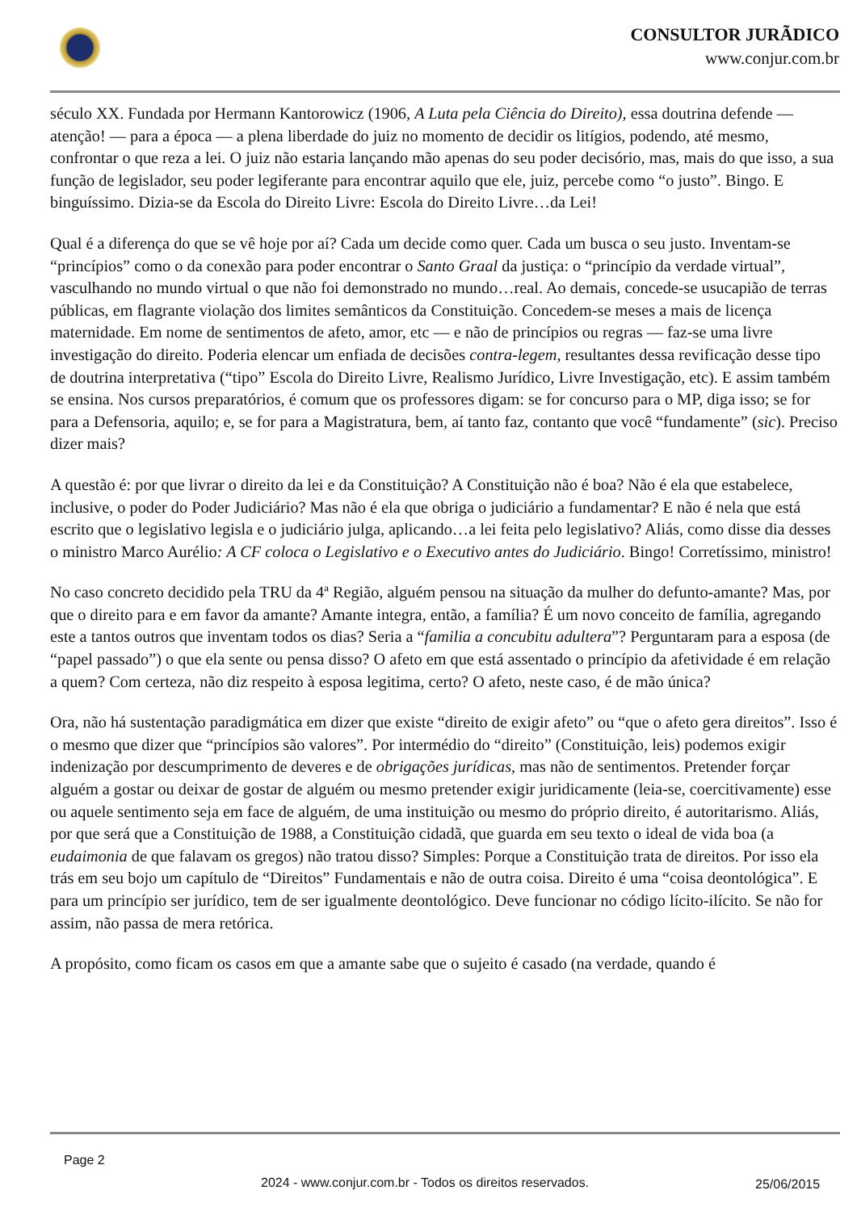CONSULTOR JURÃDICO
www.conjur.com.br
século XX. Fundada por Hermann Kantorowicz (1906, A Luta pela Ciência do Direito), essa doutrina defende — atenção! — para a época — a plena liberdade do juiz no momento de decidir os litígios, podendo, até mesmo, confrontar o que reza a lei. O juiz não estaria lançando mão apenas do seu poder decisório, mas, mais do que isso, a sua função de legislador, seu poder legiferante para encontrar aquilo que ele, juiz, percebe como “o justo”. Bingo. E binguíssimo. Dizia-se da Escola do Direito Livre: Escola do Direito Livre…da Lei!
Qual é a diferença do que se vê hoje por aí? Cada um decide como quer. Cada um busca o seu justo. Inventam-se “princípios” como o da conexão para poder encontrar o Santo Graal da justiça: o “princípio da verdade virtual”, vasculhando no mundo virtual o que não foi demonstrado no mundo…real. Ao demais, concede-se usucapião de terras públicas, em flagrante violação dos limites semânticos da Constituição. Concedem-se meses a mais de licença maternidade. Em nome de sentimentos de afeto, amor, etc — e não de princípios ou regras — faz-se uma livre investigação do direito. Poderia elencar um enfiada de decisões contra-legem, resultantes dessa revificação desse tipo de doutrina interpretativa (“tipo” Escola do Direito Livre, Realismo Jurídico, Livre Investigação, etc). E assim também se ensina. Nos cursos preparatórios, é comum que os professores digam: se for concurso para o MP, diga isso; se for para a Defensoria, aquilo; e, se for para a Magistratura, bem, aí tanto faz, contanto que você “fundamente” (sic). Preciso dizer mais?
A questão é: por que livrar o direito da lei e da Constituição? A Constituição não é boa? Não é ela que estabelece, inclusive, o poder do Poder Judiciário? Mas não é ela que obriga o judiciário a fundamentar? E não é nela que está escrito que o legislativo legisla e o judiciário julga, aplicando…a lei feita pelo legislativo? Aliás, como disse dia desses o ministro Marco Aurélio: A CF coloca o Legislativo e o Executivo antes do Judiciário. Bingo! Corretíssimo, ministro!
No caso concreto decidido pela TRU da 4ª Região, alguém pensou na situação da mulher do defunto-amante? Mas, por que o direito para e em favor da amante? Amante integra, então, a família? É um novo conceito de família, agregando este a tantos outros que inventam todos os dias? Seria a “familia a concubitu adultera”? Perguntaram para a esposa (de “papel passado”) o que ela sente ou pensa disso? O afeto em que está assentado o princípio da afetividade é em relação a quem? Com certeza, não diz respeito à esposa legitima, certo? O afeto, neste caso, é de mão única?
Ora, não há sustentação paradigmática em dizer que existe “direito de exigir afeto” ou “que o afeto gera direitos”. Isso é o mesmo que dizer que “princípios são valores”. Por intermédio do “direito” (Constituição, leis) podemos exigir indenização por descumprimento de deveres e de obrigações jurídicas, mas não de sentimentos. Pretender forçar alguém a gostar ou deixar de gostar de alguém ou mesmo pretender exigir juridicamente (leia-se, coercitivamente) esse ou aquele sentimento seja em face de alguém, de uma instituição ou mesmo do próprio direito, é autoritarismo. Aliás, por que será que a Constituição de 1988, a Constituição cidadã, que guarda em seu texto o ideal de vida boa (a eudaimonia de que falavam os gregos) não tratou disso? Simples: Porque a Constituição trata de direitos. Por isso ela trás em seu bojo um capítulo de “Direitos” Fundamentais e não de outra coisa. Direito é uma “coisa deontológica”. E para um princípio ser jurídico, tem de ser igualmente deontológico. Deve funcionar no código lícito-ilícito. Se não for assim, não passa de mera retórica.
A propósito, como ficam os casos em que a amante sabe que o sujeito é casado (na verdade, quando é
Page 2
2024 - www.conjur.com.br - Todos os direitos reservados.
25/06/2015